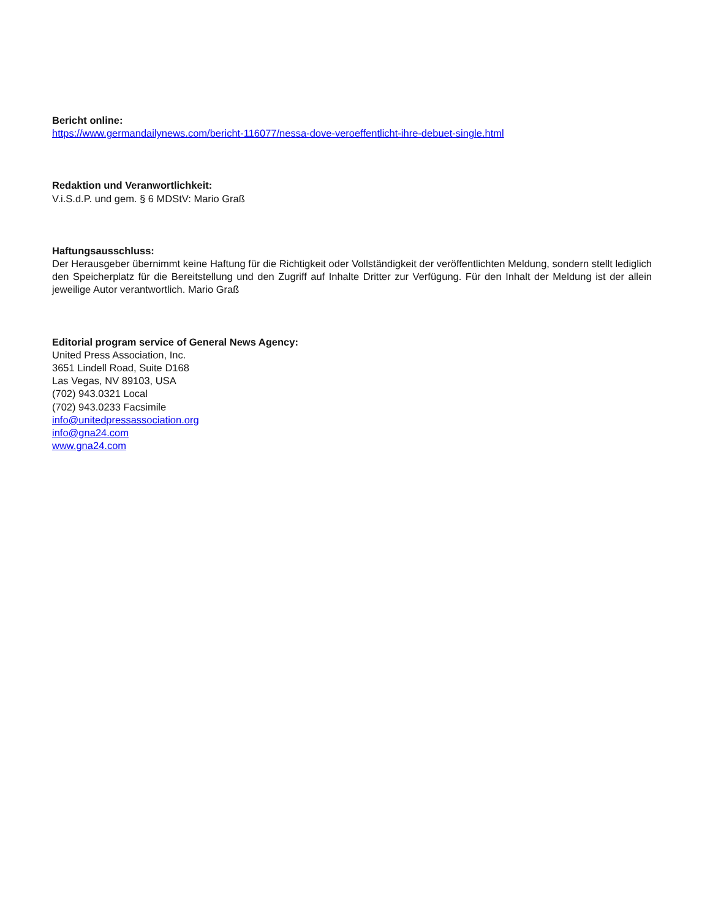Bericht online:
https://www.germandailynews.com/bericht-116077/nessa-dove-veroeffentlicht-ihre-debuet-single.html
Redaktion und Veranwortlichkeit:
V.i.S.d.P. und gem. § 6 MDStV: Mario Graß
Haftungsausschluss:
Der Herausgeber übernimmt keine Haftung für die Richtigkeit oder Vollständigkeit der veröffentlichten Meldung, sondern stellt lediglich den Speicherplatz für die Bereitstellung und den Zugriff auf Inhalte Dritter zur Verfügung. Für den Inhalt der Meldung ist der allein jeweilige Autor verantwortlich. Mario Graß
Editorial program service of General News Agency:
United Press Association, Inc.
3651 Lindell Road, Suite D168
Las Vegas, NV 89103, USA
(702) 943.0321 Local
(702) 943.0233 Facsimile
info@unitedpressassociation.org
info@gna24.com
www.gna24.com